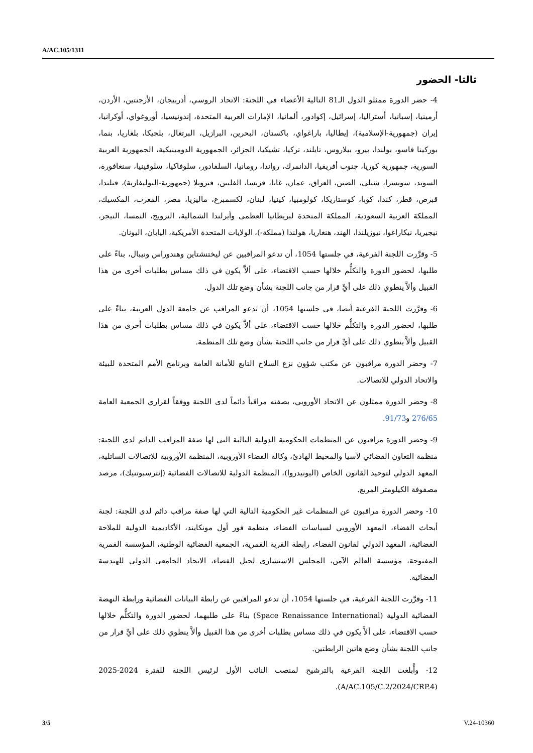A/AC.105/1311
ثالثا- الحضور
4- حضر الدورة ممثلو الدول الـ81 التالية الأعضاء في اللجنة: الاتحاد الروسي، أذربيجان، الأرجنتين، الأردن، أرمينيا، إسبانيا، أستراليا، إسرائيل، إكوادور، ألمانيا، الإمارات العربية المتحدة، إندونيسيا، أوروغواي، أوكرانيا، إيران (جمهورية-الإسلامية)، إيطاليا، باراغواي، باكستان، البحرين، البرازيل، البرتغال، بلجيكا، بلغاريا، بنما، بوركينا فاسو، بولندا، بيرو، بيلاروس، تايلند، تركيا، تشيكيا، الجزائر، الجمهورية الدومينيكية، الجمهورية العربية السورية، جمهورية كوريا، جنوب أفريقيا، الدانمرك، رواندا، رومانيا، السلفادور، سلوفاكيا، سلوفينيا، سنغافورة، السويد، سويسرا، شيلي، الصين، العراق، عمان، غانا، فرنسا، الفلبين، فنزويلا (جمهورية-البوليفارية)، فنلندا، قبرص، قطر، كندا، كوبا، كوستاريكا، كولومبيا، كينيا، لبنان، لكسمبرغ، ماليزيا، مصر، المغرب، المكسيك، المملكة العربية السعودية، المملكة المتحدة لبريطانيا العظمى وأيرلندا الشمالية، النرويج، النمسا، النيجر، نيجيريا، نيكاراغوا، نيوزيلندا، الهند، هنغاريا، هولندا (مملكة-)، الولايات المتحدة الأمريكية، اليابان، اليونان.
5- وقرَّرت اللجنة الفرعية، في جلستها 1054، أن تدعو المراقبين عن ليختنشتاين وهندوراس ونيبال، بناءً على طلبها، لحضور الدورة والتكلُّم خلالها حسب الاقتضاء، على ألاَّ يكون في ذلك مساس بطلبات أخرى من هذا القبيل وألاَّ ينطوي ذلك على أيِّ قرار من جانب اللجنة بشأن وضع تلك الدول.
6- وقرَّرت اللجنة الفرعية أيضا، في جلستها 1054، أن تدعو المراقب عن جامعة الدول العربية، بناءً على طلبها، لحضور الدورة والتكلُّم خلالها حسب الاقتضاء، على ألاَّ يكون في ذلك مساس بطلبات أخرى من هذا القبيل وألاَّ ينطوي ذلك على أيِّ قرار من جانب اللجنة بشأن وضع تلك المنظمة.
7- وحضر الدورة مراقبون عن مكتب شؤون نزع السلاح التابع للأمانة العامة وبرنامج الأمم المتحدة للبيئة والاتحاد الدولي للاتصالات.
8- وحضر الدورة ممثلون عن الاتحاد الأوروبي، بصفته مراقباً دائماً لدى اللجنة ووفقاً لقراري الجمعية العامة 276/65 و91/73.
9- وحضر الدورة مراقبون عن المنظمات الحكومية الدولية التالية التي لها صفة المراقب الدائم لدى اللجنة: منظمة التعاون الفضائي لآسيا والمحيط الهادئ، وكالة الفضاء الأوروبية، المنظمة الأوروبية للاتصالات الساتلية، المعهد الدولي لتوحيد القانون الخاص (اليونيدروا)، المنظمة الدولية للاتصالات الفضائية (إنترسبوتنيك)، مرصد مصفوفة الكيلومتر المربع.
10- وحضر الدورة مراقبون عن المنظمات غير الحكومية التالية التي لها صفة مراقب دائم لدى اللجنة: لجنة أبحاث الفضاء، المعهد الأوروبي لسياسات الفضاء، منظمة فور أول مونكايند، الأكاديمية الدولية للملاحة الفضائية، المعهد الدولي لقانون الفضاء، رابطة القرية القمرية، الجمعية الفضائية الوطنية، المؤسسة القمرية المفتوحة، مؤسسة العالم الآمن، المجلس الاستشاري لجيل الفضاء، الاتحاد الجامعي الدولي للهندسة الفضائية.
11- وقرَّرت اللجنة الفرعية، في جلستها 1054، أن تدعو المراقبين عن رابطة البيانات الفضائية ورابطة النهضة الفضائية الدولية (Space Renaissance International) بناءً على طلبهما، لحضور الدورة والتكلُّم خلالها حسب الاقتضاء، على ألاَّ يكون في ذلك مساس بطلبات أخرى من هذا القبيل وألاَّ ينطوي ذلك على أيِّ قرار من جانب اللجنة بشأن وضع هاتين الرابطتين.
12- وأُبلغت اللجنة الفرعية بالترشيح لمنصب النائب الأول لرئيس اللجنة للفترة 2024-2025 (A/AC.105/C.2/2024/CRP.4).
3/5 V.24-10360